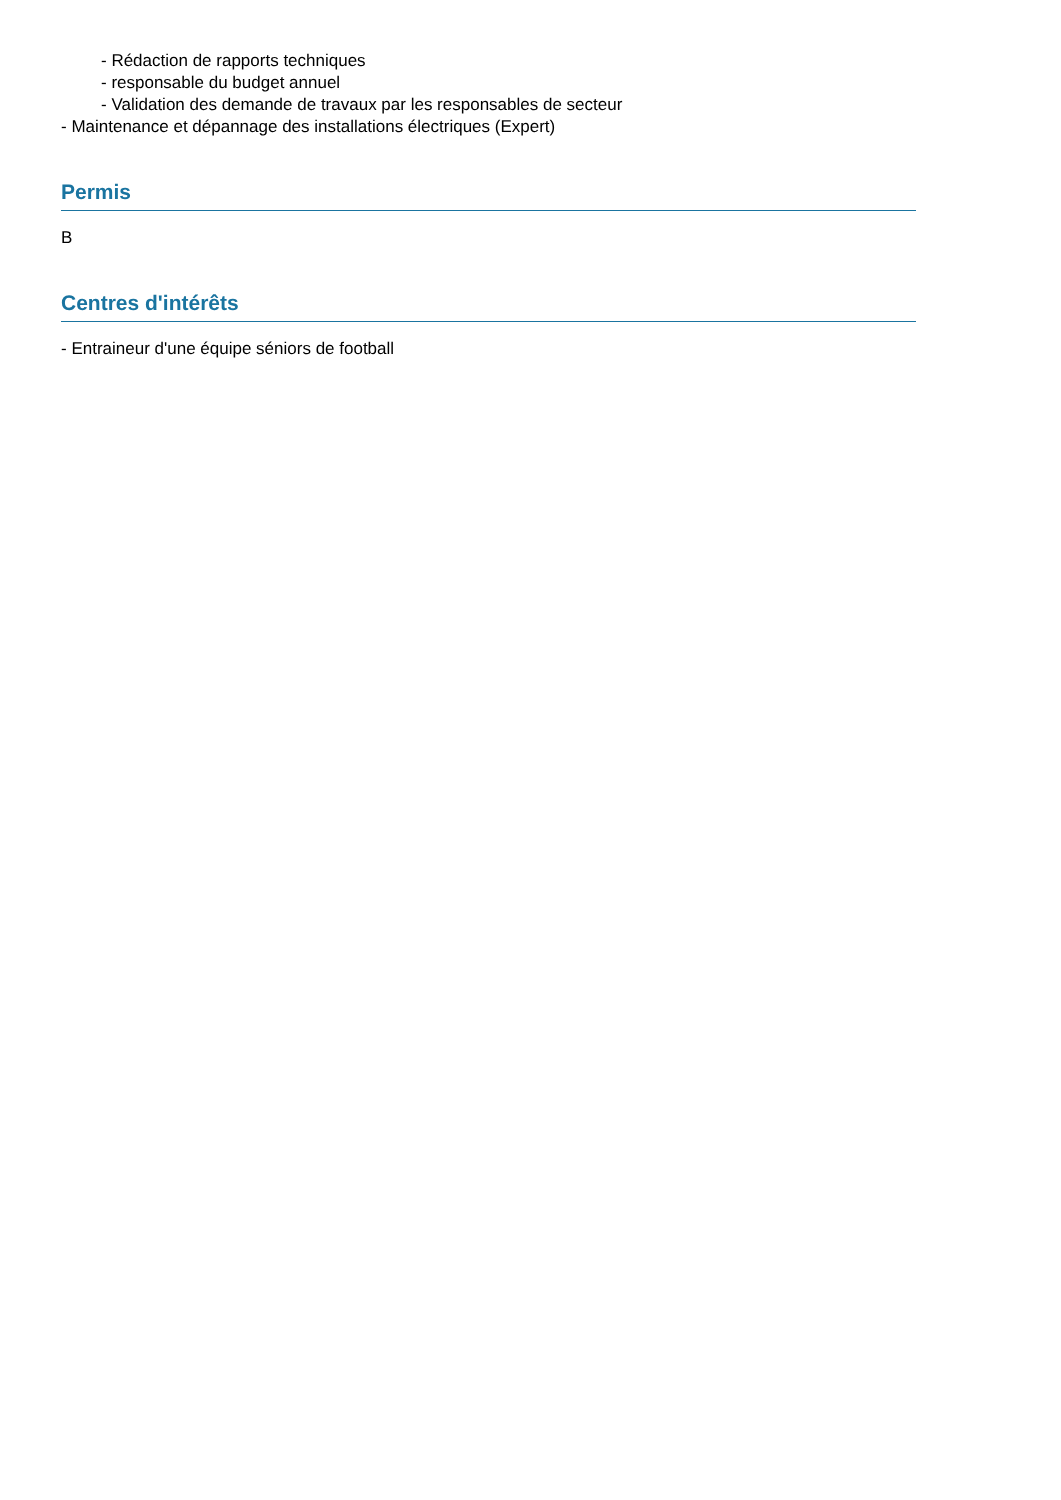- Rédaction de rapports techniques
- responsable du budget annuel
- Validation des demande de travaux par les responsables de secteur
- Maintenance et dépannage des installations électriques (Expert)
Permis
B
Centres d'intérêts
- Entraineur d'une équipe séniors de football